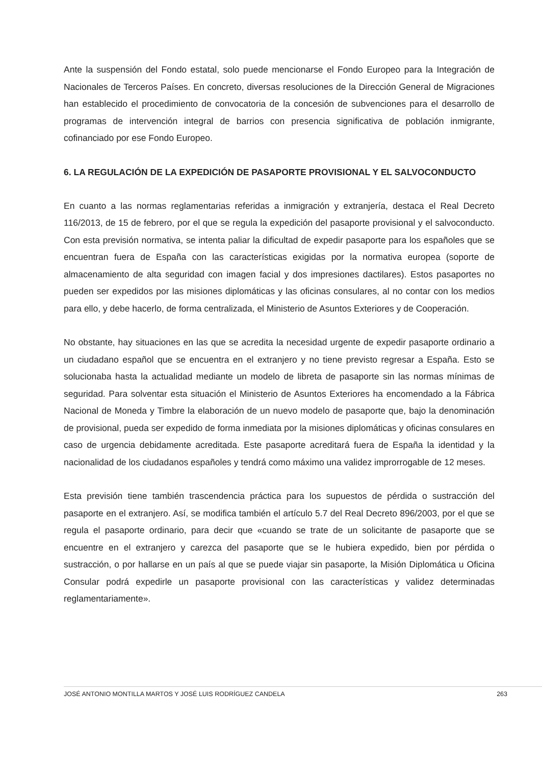Ante la suspensión del Fondo estatal, solo puede mencionarse el Fondo Europeo para la Integración de Nacionales de Terceros Países. En concreto, diversas resoluciones de la Dirección General de Migraciones han establecido el procedimiento de convocatoria de la concesión de subvenciones para el desarrollo de programas de intervención integral de barrios con presencia significativa de población inmigrante, cofinanciado por ese Fondo Europeo.
6. LA REGULACIÓN DE LA EXPEDICIÓN DE PASAPORTE PROVISIONAL Y EL SALVOCONDUCTO
En cuanto a las normas reglamentarias referidas a inmigración y extranjería, destaca el Real Decreto 116/2013, de 15 de febrero, por el que se regula la expedición del pasaporte provisional y el salvoconducto. Con esta previsión normativa, se intenta paliar la dificultad de expedir pasaporte para los españoles que se encuentran fuera de España con las características exigidas por la normativa europea (soporte de almacenamiento de alta seguridad con imagen facial y dos impresiones dactilares). Estos pasaportes no pueden ser expedidos por las misiones diplomáticas y las oficinas consulares, al no contar con los medios para ello, y debe hacerlo, de forma centralizada, el Ministerio de Asuntos Exteriores y de Cooperación.
No obstante, hay situaciones en las que se acredita la necesidad urgente de expedir pasaporte ordinario a un ciudadano español que se encuentra en el extranjero y no tiene previsto regresar a España. Esto se solucionaba hasta la actualidad mediante un modelo de libreta de pasaporte sin las normas mínimas de seguridad. Para solventar esta situación el Ministerio de Asuntos Exteriores ha encomendado a la Fábrica Nacional de Moneda y Timbre la elaboración de un nuevo modelo de pasaporte que, bajo la denominación de provisional, pueda ser expedido de forma inmediata por la misiones diplomáticas y oficinas consulares en caso de urgencia debidamente acreditada. Este pasaporte acreditará fuera de España la identidad y la nacionalidad de los ciudadanos españoles y tendrá como máximo una validez improrrogable de 12 meses.
Esta previsión tiene también trascendencia práctica para los supuestos de pérdida o sustracción del pasaporte en el extranjero. Así, se modifica también el artículo 5.7 del Real Decreto 896/2003, por el que se regula el pasaporte ordinario, para decir que «cuando se trate de un solicitante de pasaporte que se encuentre en el extranjero y carezca del pasaporte que se le hubiera expedido, bien por pérdida o sustracción, o por hallarse en un país al que se puede viajar sin pasaporte, la Misión Diplomática u Oficina Consular podrá expedirle un pasaporte provisional con las características y validez determinadas reglamentariamente».
JOSÉ ANTONIO MONTILLA MARTOS Y JOSÉ LUIS RODRÍGUEZ CANDELA 263